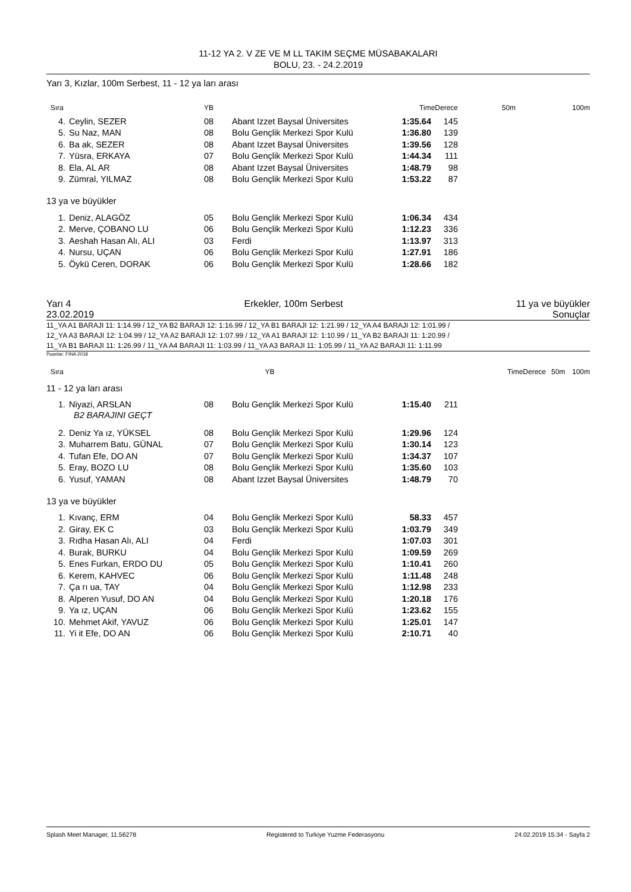11-12 YA 2. V ZE VE M LL TAKIM SEÇME MÜSABAKALARI
BOLU, 23. - 24.2.2019
Yarı 3, Kızlar, 100m Serbest, 11 - 12 ya ları arası
| Sıra | | YB | | TimeDerece | | 50m | 100m |
| --- | --- | --- | --- | --- | --- | --- | --- |
| 4. | Ceylin, SEZER | 08 | Abant Izzet Baysal Üniversites | 1:35.64 | 145 | | |
| 5. | Su Naz, MAN | 08 | Bolu Gençlik Merkezi Spor Kulü | 1:36.80 | 139 | | |
| 6. | Ba ak, SEZER | 08 | Abant Izzet Baysal Üniversites | 1:39.56 | 128 | | |
| 7. | Yüsra, ERKAYA | 07 | Bolu Gençlik Merkezi Spor Kulü | 1:44.34 | 111 | | |
| 8. | Ela, AL AR | 08 | Abant Izzet Baysal Üniversites | 1:48.79 | 98 | | |
| 9. | Zümral, YILMAZ | 08 | Bolu Gençlik Merkezi Spor Kulü | 1:53.22 | 87 | | |
13 ya ve büyükler
| 1. | Deniz, ALAGÖZ | 05 | Bolu Gençlik Merkezi Spor Kulü | 1:06.34 | 434 | |
| 2. | Merve, ÇOBANO LU | 06 | Bolu Gençlik Merkezi Spor Kulü | 1:12.23 | 336 | |
| 3. | Aeshah Hasan Alı, ALI | 03 | Ferdi | 1:13.97 | 313 | |
| 4. | Nursu, UÇAN | 06 | Bolu Gençlik Merkezi Spor Kulü | 1:27.91 | 186 | |
| 5. | Öykü Ceren, DORAK | 06 | Bolu Gençlik Merkezi Spor Kulü | 1:28.66 | 182 | |
Yarı 4 Erkekler, 100m Serbest 11 ya ve büyükler
23.02.2019 Sonuçlar
11_YA A1 BARAJI 11: 1:14.99 / 12_YA B2 BARAJI 12: 1:16.99 / 12_YA B1 BARAJI 12: 1:21.99 / 12_YA A4 BARAJI 12: 1:01.99 /
12_YA A3 BARAJI 12: 1:04.99 / 12_YA A2 BARAJI 12: 1:07.99 / 12_YA A1 BARAJI 12: 1:10.99 / 11_YA B2 BARAJI 11: 1:20.99 /
11_YA B1 BARAJI 11: 1:26.99 / 11_YA A4 BARAJI 11: 1:03.99 / 11_YA A3 BARAJI 11: 1:05.99 / 11_YA A2 BARAJI 11: 1:11.99
Puanlar: FINA 2018
| Sıra | YB | | TimeDerece | 50m | 100m |
| --- | --- | --- | --- | --- | --- |
11 - 12 ya ları arası
| 1. | Niyazi, ARSLAN | 08 | Bolu Gençlik Merkezi Spor Kulü | 1:15.40 | 211 | |
| | B2 BARAJINI GEÇT | | | | | |
| 2. | Deniz Ya ız, YÜKSEL | 08 | Bolu Gençlik Merkezi Spor Kulü | 1:29.96 | 124 | |
| 3. | Muharrem Batu, GÜNAL | 07 | Bolu Gençlik Merkezi Spor Kulü | 1:30.14 | 123 | |
| 4. | Tufan Efe, DO AN | 07 | Bolu Gençlik Merkezi Spor Kulü | 1:34.37 | 107 | |
| 5. | Eray, BOZO LU | 08 | Bolu Gençlik Merkezi Spor Kulü | 1:35.60 | 103 | |
| 6. | Yusuf, YAMAN | 08 | Abant Izzet Baysal Üniversites | 1:48.79 | 70 | |
13 ya ve büyükler
| 1. | Kıvanç, ERM | 04 | Bolu Gençlik Merkezi Spor Kulü | 58.33 | 457 | |
| 2. | Giray, EK C | 03 | Bolu Gençlik Merkezi Spor Kulü | 1:03.79 | 349 | |
| 3. | Rıdha Hasan Alı, ALI | 04 | Ferdi | 1:07.03 | 301 | |
| 4. | Burak, BURKU | 04 | Bolu Gençlik Merkezi Spor Kulü | 1:09.59 | 269 | |
| 5. | Enes Furkan, ERDO DU | 05 | Bolu Gençlik Merkezi Spor Kulü | 1:10.41 | 260 | |
| 6. | Kerem, KAHVEC | 06 | Bolu Gençlik Merkezi Spor Kulü | 1:11.48 | 248 | |
| 7. | Ça rı ua, TAY | 04 | Bolu Gençlik Merkezi Spor Kulü | 1:12.98 | 233 | |
| 8. | Alperen Yusuf, DO AN | 04 | Bolu Gençlik Merkezi Spor Kulü | 1:20.18 | 176 | |
| 9. | Ya ız, UÇAN | 06 | Bolu Gençlik Merkezi Spor Kulü | 1:23.62 | 155 | |
| 10. | Mehmet Akif, YAVUZ | 06 | Bolu Gençlik Merkezi Spor Kulü | 1:25.01 | 147 | |
| 11. | Yi it Efe, DO AN | 06 | Bolu Gençlik Merkezi Spor Kulü | 2:10.71 | 40 | |
Splash Meet Manager, 11.56278 Registered to Turkiye Yuzme Federasyonu 24.02.2019 15:34 - Sayfa 2